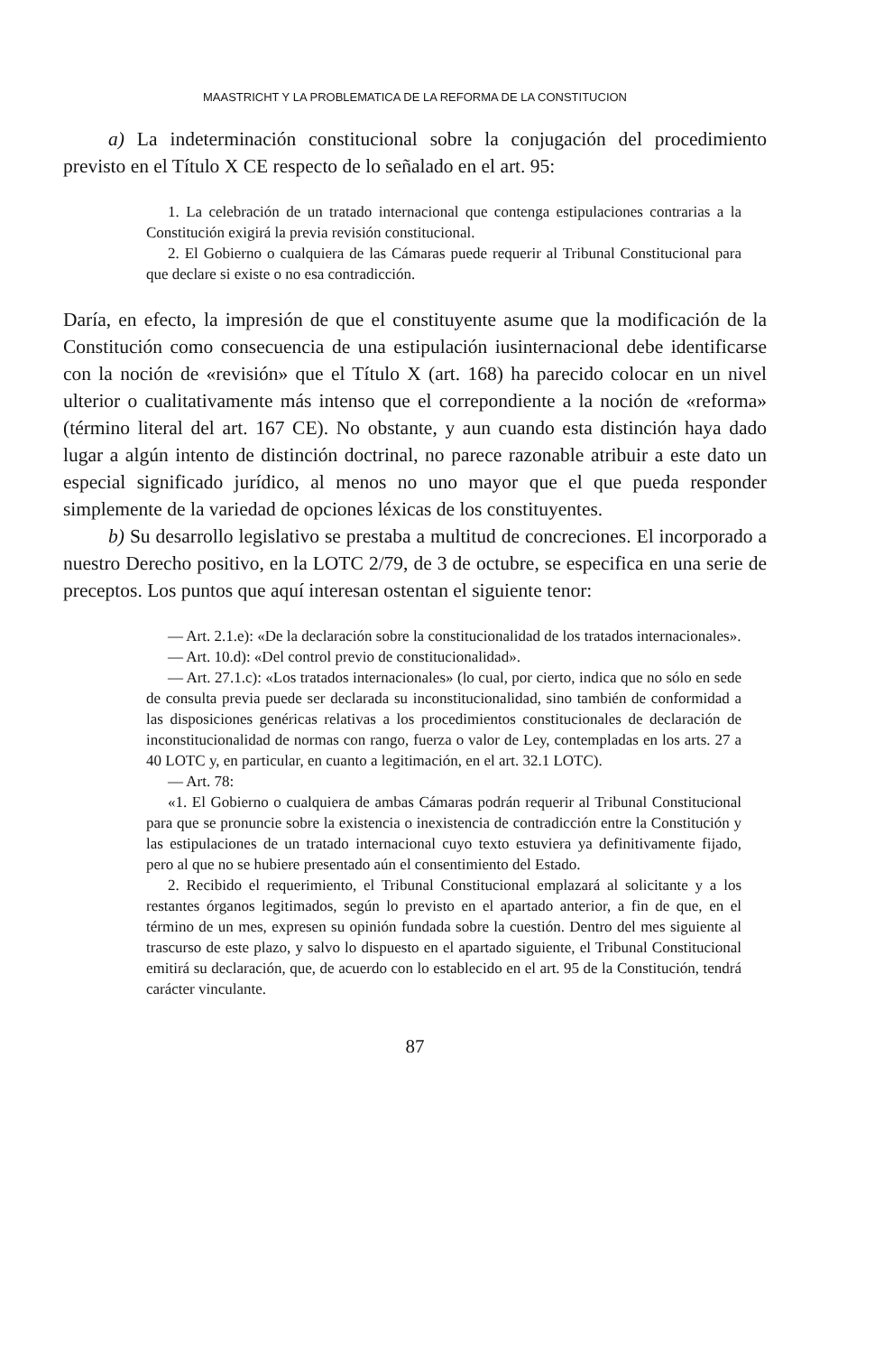MAASTRICHT Y LA PROBLEMATICA DE LA REFORMA DE LA CONSTITUCION
a) La indeterminación constitucional sobre la conjugación del procedimiento previsto en el Título X CE respecto de lo señalado en el art. 95:
1. La celebración de un tratado internacional que contenga estipulaciones contrarias a la Constitución exigirá la previa revisión constitucional.
2. El Gobierno o cualquiera de las Cámaras puede requerir al Tribunal Constitucional para que declare si existe o no esa contradicción.
Daría, en efecto, la impresión de que el constituyente asume que la modificación de la Constitución como consecuencia de una estipulación iusinternacional debe identificarse con la noción de «revisión» que el Título X (art. 168) ha parecido colocar en un nivel ulterior o cualitativamente más intenso que el correpondiente a la noción de «reforma» (término literal del art. 167 CE). No obstante, y aun cuando esta distinción haya dado lugar a algún intento de distinción doctrinal, no parece razonable atribuir a este dato un especial significado jurídico, al menos no uno mayor que el que pueda responder simplemente de la variedad de opciones léxicas de los constituyentes.
b) Su desarrollo legislativo se prestaba a multitud de concreciones. El incorporado a nuestro Derecho positivo, en la LOTC 2/79, de 3 de octubre, se especifica en una serie de preceptos. Los puntos que aquí interesan ostentan el siguiente tenor:
— Art. 2.1.e): «De la declaración sobre la constitucionalidad de los tratados internacionales».
— Art. 10.d): «Del control previo de constitucionalidad».
— Art. 27.1.c): «Los tratados internacionales» (lo cual, por cierto, indica que no sólo en sede de consulta previa puede ser declarada su inconstitucionalidad, sino también de conformidad a las disposiciones genéricas relativas a los procedimientos constitucionales de declaración de inconstitucionalidad de normas con rango, fuerza o valor de Ley, contempladas en los arts. 27 a 40 LOTC y, en particular, en cuanto a legitimación, en el art. 32.1 LOTC).
— Art. 78:
«1. El Gobierno o cualquiera de ambas Cámaras podrán requerir al Tribunal Constitucional para que se pronuncie sobre la existencia o inexistencia de contradicción entre la Constitución y las estipulaciones de un tratado internacional cuyo texto estuviera ya definitivamente fijado, pero al que no se hubiere presentado aún el consentimiento del Estado.
2. Recibido el requerimiento, el Tribunal Constitucional emplazará al solicitante y a los restantes órganos legitimados, según lo previsto en el apartado anterior, a fin de que, en el término de un mes, expresen su opinión fundada sobre la cuestión. Dentro del mes siguiente al trascurso de este plazo, y salvo lo dispuesto en el apartado siguiente, el Tribunal Constitucional emitirá su declaración, que, de acuerdo con lo establecido en el art. 95 de la Constitución, tendrá carácter vinculante.
87